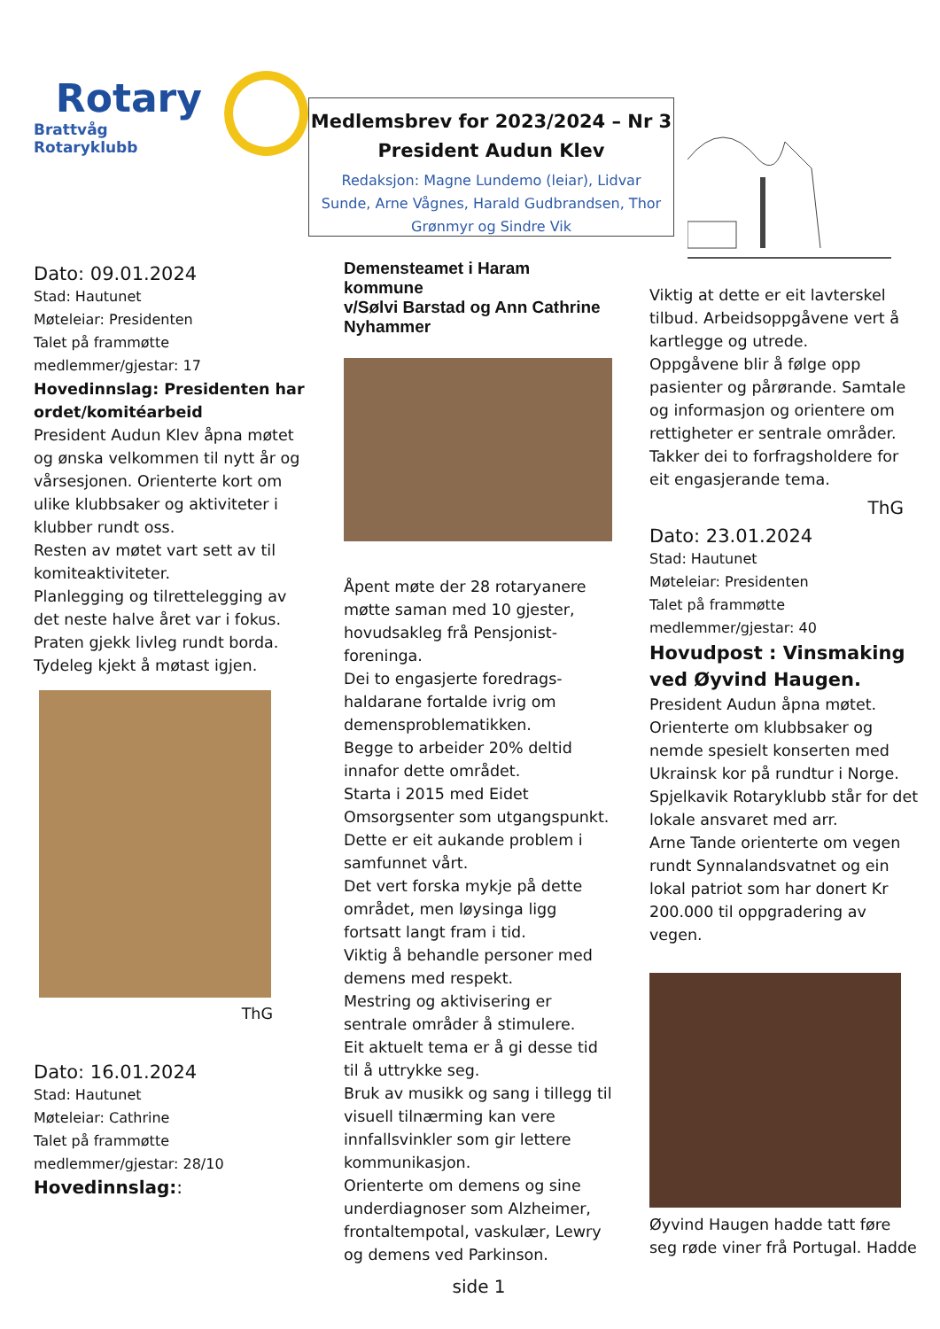Rotary
Brattvåg Rotaryklubb
Medlemsbrev for 2023/2024 – Nr 3
President Audun Klev
Redaksjon: Magne Lundemo (leiar), Lidvar Sunde, Arne Vågnes, Harald Gudbrandsen, Thor Grønmyr og Sindre Vik
Dato: 09.01.2024
Stad: Hautunet
Møteleiar: Presidenten
Talet på frammøtte medlemmer/gjestar: 17
Hovedinnslag: Presidenten har ordet/komitéarbeid
President Audun Klev åpna møtet og ønska velkommen til nytt år og vårsesjonen. Orienterte kort om ulike klubbsaker og aktiviteter i klubber rundt oss.
Resten av møtet vart sett av til komiteaktiviteter.
Planlegging og tilrettelegging av det neste halve året var i fokus.
Praten gjekk livleg rundt borda.
Tydeleg kjekt å møtast igjen.
ThG
Dato: 16.01.2024
Stad: Hautunet
Møteleiar: Cathrine
Talet på frammøtte medlemmer/gjestar: 28/10
Hovedinnslag::
Demensteamet i Haram kommune
v/Sølvi Barstad og Ann Cathrine Nyhammer
Åpent møte der 28 rotaryanere møtte saman med 10 gjester, hovudsakleg frå Pensjonist-foreninga.
Dei to engasjerte foredrags-haldarane fortalde ivrig om demensproblematikken.
Begge to arbeider 20% deltid innafor dette området.
Starta i 2015 med Eidet Omsorgsenter som utgangspunkt.
Dette er eit aukande problem i samfunnet vårt.
Det vert forska mykje på dette området, men løysinga ligg fortsatt langt fram i tid.
Viktig å behandle personer med demens med respekt.
Mestring og aktivisering er sentrale områder å stimulere.
Eit aktuelt tema er å gi desse tid til å uttrykke seg.
Bruk av musikk og sang i tillegg til visuell tilnærming kan vere innfallsvinkler som gir lettere kommunikasjon.
Orienterte om demens og sine underdiagnoser som Alzheimer, frontaltempotal, vaskulær, Lewry og demens ved Parkinson.
side 1
Viktig at dette er eit lavterskel tilbud. Arbeidsoppgåvene vert å kartlegge og utrede.
Oppgåvene blir å følge opp pasienter og pårørande. Samtale og informasjon og orientere om rettigheter er sentrale områder.
Takker dei to forfragsholdere for eit engasjerande tema.
ThG
Dato: 23.01.2024
Stad: Hautunet
Møteleiar: Presidenten
Talet på frammøtte medlemmer/gjestar: 40
Hovudpost : Vinsmaking ved Øyvind Haugen.
President Audun åpna møtet. Orienterte om klubbsaker og nemde spesielt konserten med Ukrainsk kor på rundtur i Norge. Spjelkavik Rotaryklubb står for det lokale ansvaret med arr.
Arne Tande orienterte om vegen rundt Synnalandsvatnet og ein lokal patriot som har donert Kr 200.000 til oppgradering av vegen.
Øyvind Haugen hadde tatt føre seg røde viner frå Portugal. Hadde